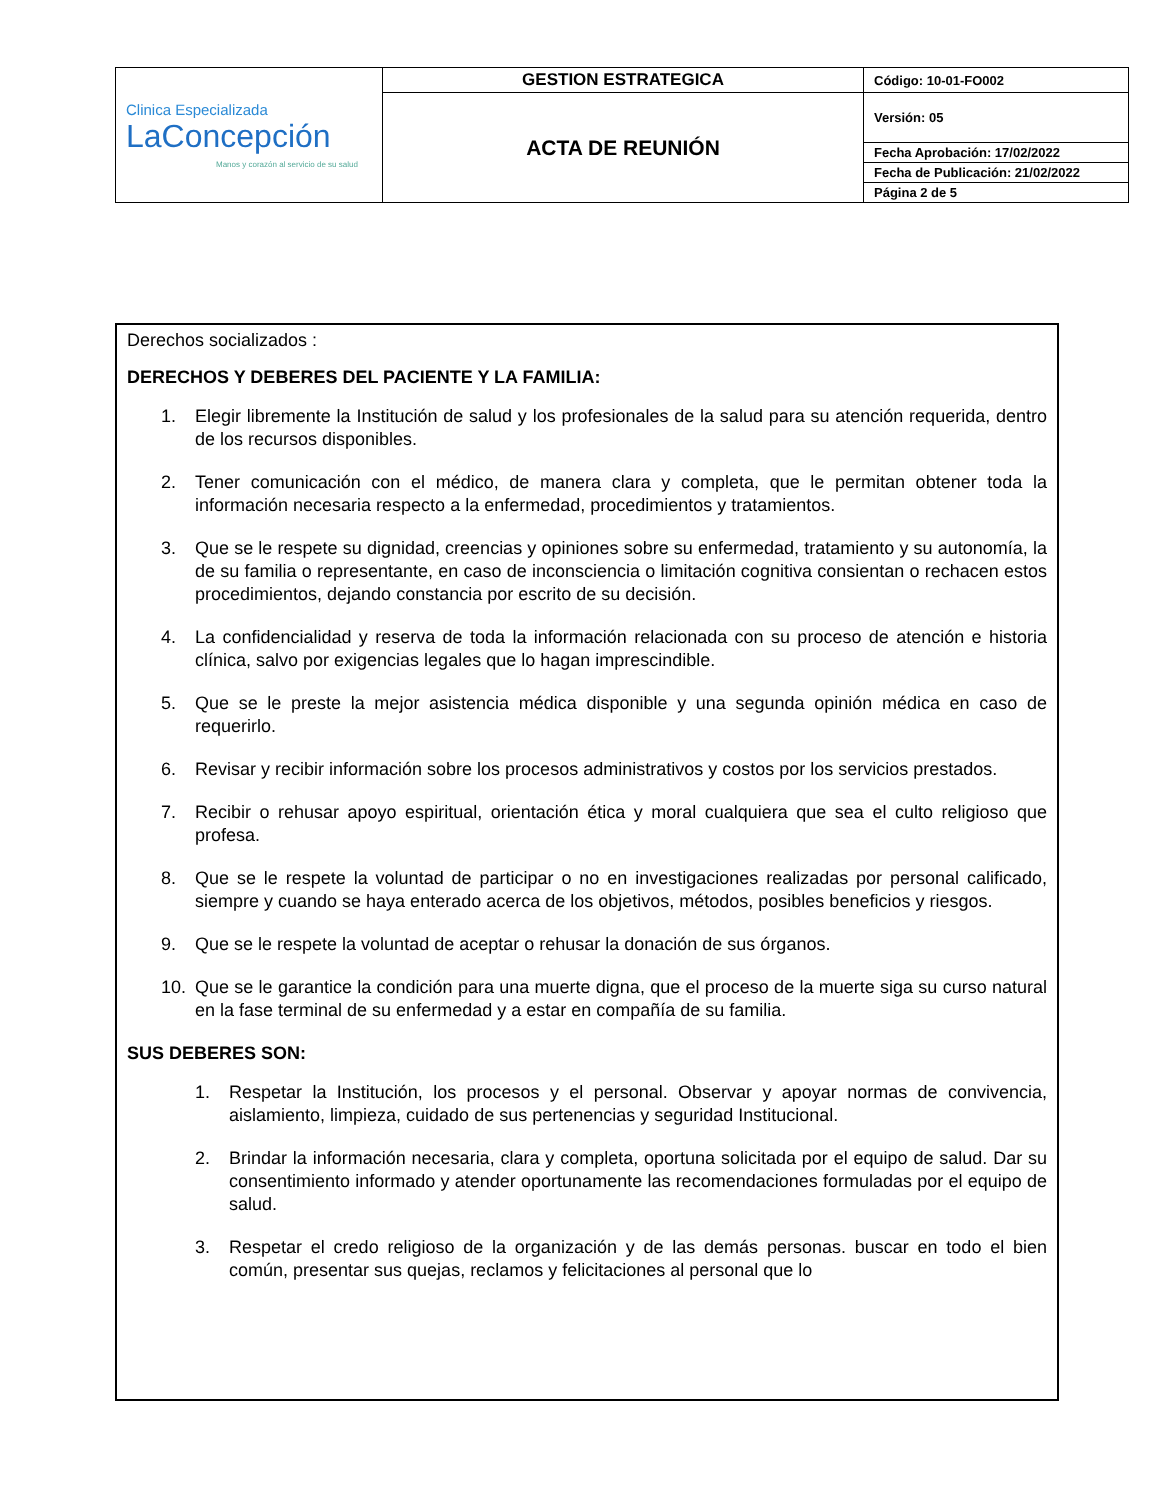| Clinica Especializada LaConcepción Manos y corazón al servicio de su salud | GESTION ESTRATEGICA | Código: 10-01-FO002 |
| | ACTA DE REUNIÓN | Versión: 05 |
| | | Fecha Aprobación: 17/02/2022 |
| | | Fecha de Publicación: 21/02/2022 |
| | | Página 2 de 5 |
Derechos socializados :
DERECHOS Y DEBERES DEL PACIENTE Y LA FAMILIA:
1. Elegir libremente la Institución de salud y los profesionales de la salud para su atención requerida, dentro de los recursos disponibles.
2. Tener comunicación con el médico, de manera clara y completa, que le permitan obtener toda la información necesaria respecto a la enfermedad, procedimientos y tratamientos.
3. Que se le respete su dignidad, creencias y opiniones sobre su enfermedad, tratamiento y su autonomía, la de su familia o representante, en caso de inconsciencia o limitación cognitiva consientan o rechacen estos procedimientos, dejando constancia por escrito de su decisión.
4. La confidencialidad y reserva de toda la información relacionada con su proceso de atención e historia clínica, salvo por exigencias legales que lo hagan imprescindible.
5. Que se le preste la mejor asistencia médica disponible y una segunda opinión médica en caso de requerirlo.
6. Revisar y recibir información sobre los procesos administrativos y costos por los servicios prestados.
7. Recibir o rehusar apoyo espiritual, orientación ética y moral cualquiera que sea el culto religioso que profesa.
8. Que se le respete la voluntad de participar o no en investigaciones realizadas por personal calificado, siempre y cuando se haya enterado acerca de los objetivos, métodos, posibles beneficios y riesgos.
9. Que se le respete la voluntad de aceptar o rehusar la donación de sus órganos.
10. Que se le garantice la condición para una muerte digna, que el proceso de la muerte siga su curso natural en la fase terminal de su enfermedad y a estar en compañía de su familia.
SUS DEBERES SON:
1. Respetar la Institución, los procesos y el personal. Observar y apoyar normas de convivencia, aislamiento, limpieza, cuidado de sus pertenencias y seguridad Institucional.
2. Brindar la información necesaria, clara y completa, oportuna solicitada por el equipo de salud. Dar su consentimiento informado y atender oportunamente las recomendaciones formuladas por el equipo de salud.
3. Respetar el credo religioso de la organización y de las demás personas. buscar en todo el bien común, presentar sus quejas, reclamos y felicitaciones al personal que lo